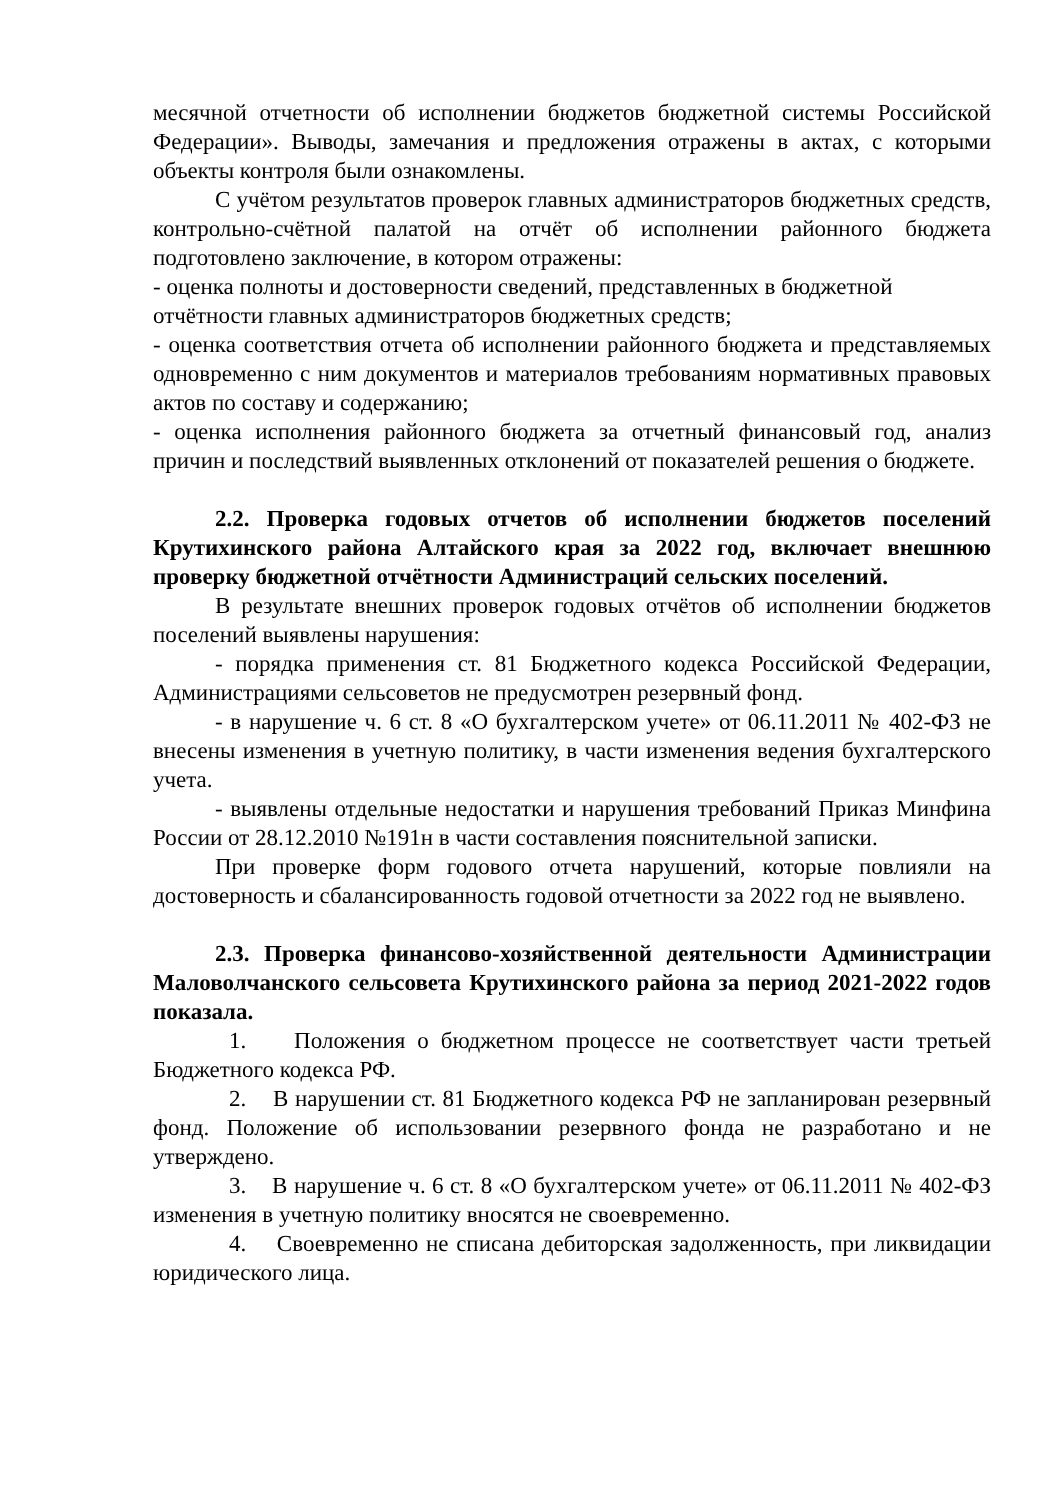месячной отчетности об исполнении бюджетов бюджетной системы Российской Федерации». Выводы, замечания и предложения отражены в актах, с которыми объекты контроля были ознакомлены.
С учётом результатов проверок главных администраторов бюджетных средств, контрольно-счётной палатой на отчёт об исполнении районного бюджета подготовлено заключение, в котором отражены:
- оценка полноты и достоверности сведений, представленных в бюджетной отчётности главных администраторов бюджетных средств;
- оценка соответствия отчета об исполнении районного бюджета и представляемых одновременно с ним документов и материалов требованиям нормативных правовых актов по составу и содержанию;
- оценка исполнения районного бюджета за отчетный финансовый год, анализ причин и последствий выявленных отклонений от показателей решения о бюджете.
2.2. Проверка годовых отчетов об исполнении бюджетов поселений Крутихинского района Алтайского края за 2022 год, включает внешнюю проверку бюджетной отчётности Администраций сельских поселений.
В результате внешних проверок годовых отчётов об исполнении бюджетов поселений выявлены нарушения:
- порядка применения ст. 81 Бюджетного кодекса Российской Федерации, Администрациями сельсоветов не предусмотрен резервный фонд.
- в нарушение ч. 6 ст. 8 «О бухгалтерском учете» от 06.11.2011 № 402-ФЗ не внесены изменения в учетную политику, в части изменения ведения бухгалтерского учета.
- выявлены отдельные недостатки и нарушения требований Приказ Минфина России от 28.12.2010 №191н в части составления пояснительной записки.
При проверке форм годового отчета нарушений, которые повлияли на достоверность и сбалансированность годовой отчетности за 2022 год не выявлено.
2.3. Проверка финансово-хозяйственной деятельности Администрации Маловолчанского сельсовета Крутихинского района за период 2021-2022 годов показала.
1. Положения о бюджетном процессе не соответствует части третьей Бюджетного кодекса РФ.
2. В нарушении ст. 81 Бюджетного кодекса РФ не запланирован резервный фонд. Положение об использовании резервного фонда не разработано и не утверждено.
3. В нарушение ч. 6 ст. 8 «О бухгалтерском учете» от 06.11.2011 № 402-ФЗ изменения в учетную политику вносятся не своевременно.
4. Своевременно не списана дебиторская задолженность, при ликвидации юридического лица.